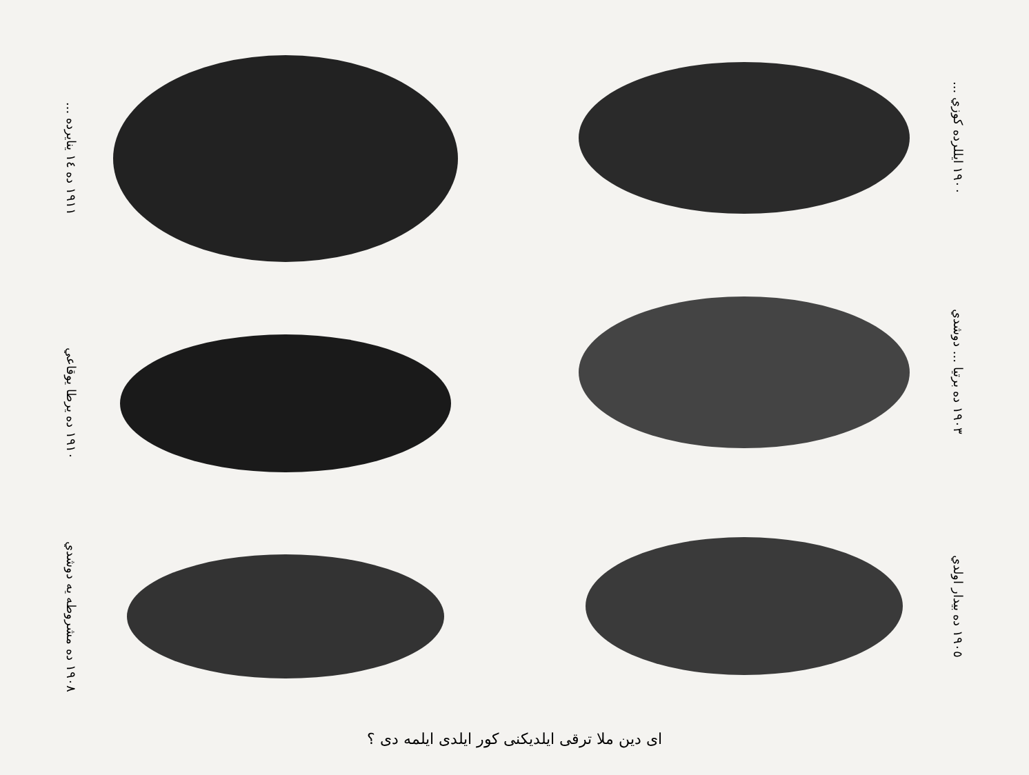١٩١١ ده ١٤ ينايرده ...
١٩١٠ ده يرطا يوقاعي
١٩٠٨ ده مشروطه يه دوشدي
١٩٠٠ ايللرده كوزي ...
١٩٠٣ ده برتيا ... دوشدي
١٩٠٥ ده بيدار اولدي
اى دين ملا ترقى ايلديكنى كور ايلدى ايلمه دى ؟